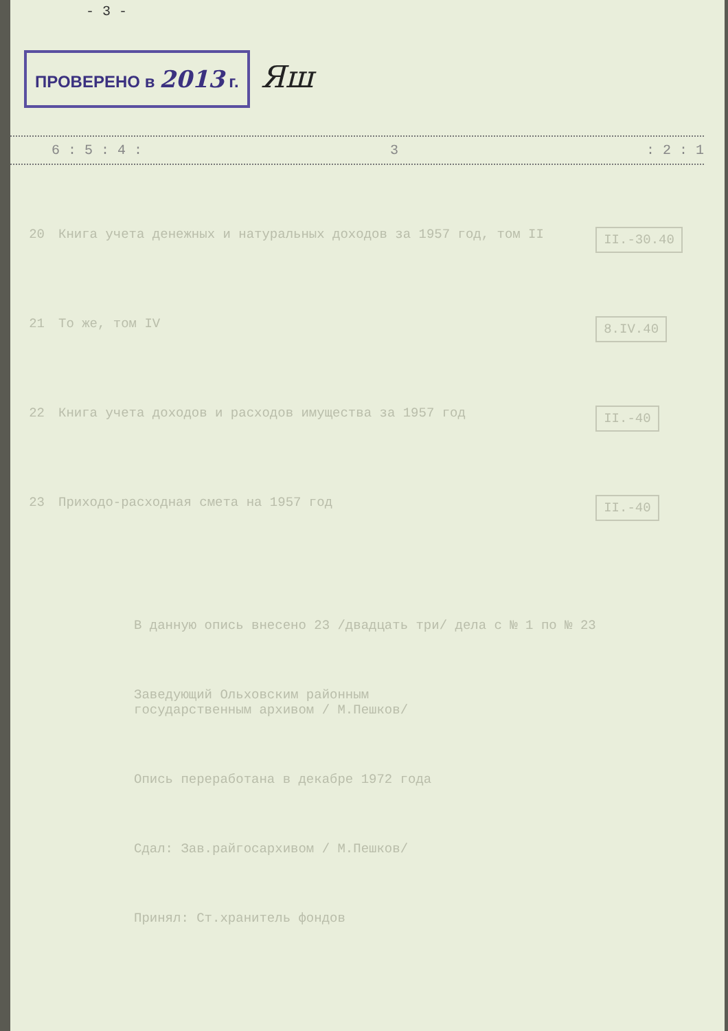- 3 -
ПРОВЕРЕНО в 2013 г. Яш
6 : 5 : 4 : 3: 2 : 1
| 20 | Книга учета денежных и натуральных доходов за 1957 год, том II | II.-30.40 |
| 21 | То же, том IV | 8.IV.40 |
| 22 | Книга учета доходов и расходов имущества за 1957 год | II.-40 |
| 23 | Приходо-расходная смета на 1957 год | II.-40 |
В данную опись внесено 23 /двадцать три/ дела с № 1 по № 23
Заведующий Ольховским районным
государственным архивом / М.Пешков/
Опись переработана в декабре 1972 года
Сдал: Зав.райгосархивом / М.Пешков/
Принял: Ст.хранитель фондов